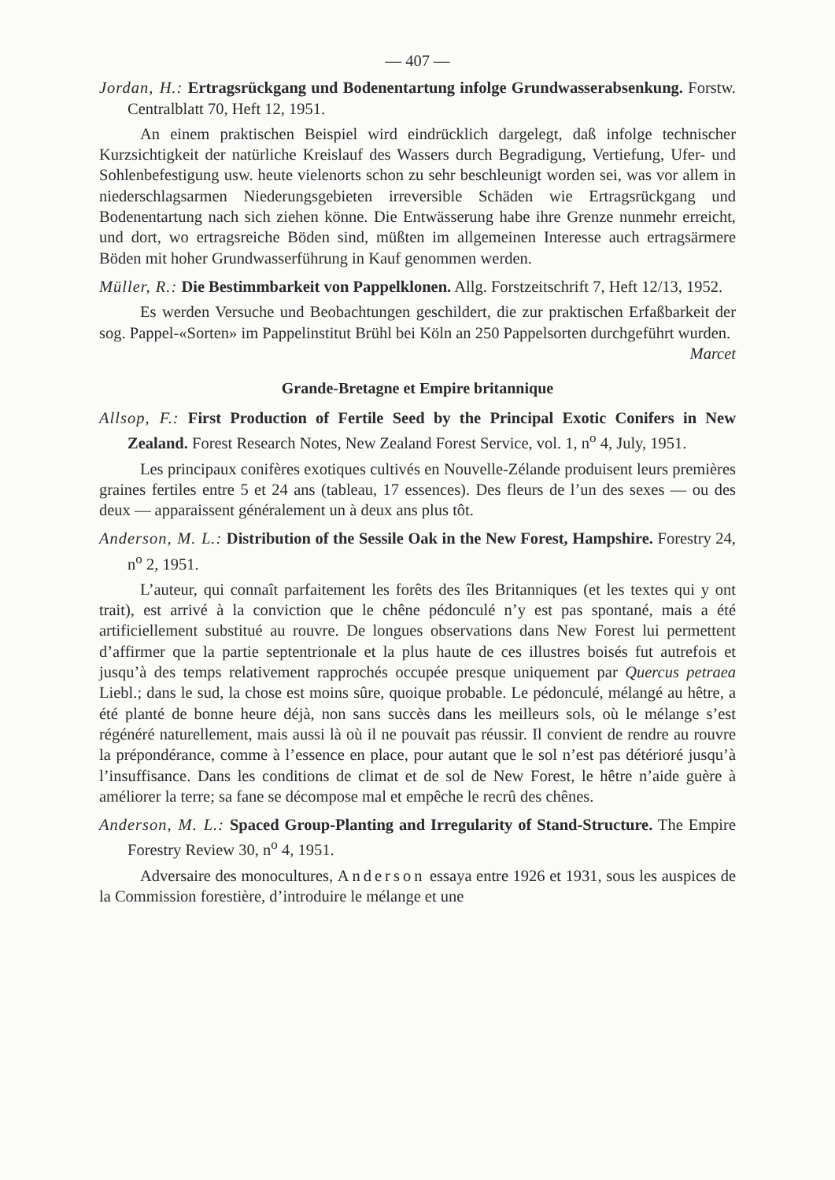— 407 —
Jordan, H.: Ertragsrückgang und Bodenentartung infolge Grundwasserabsenkung. Forstw. Centralblatt 70, Heft 12, 1951.
An einem praktischen Beispiel wird eindrücklich dargelegt, daß infolge technischer Kurzsichtigkeit der natürliche Kreislauf des Wassers durch Begradigung, Vertiefung, Ufer- und Sohlenbefestigung usw. heute vielenorts schon zu sehr beschleunigt worden sei, was vor allem in niederschlagsarmen Niederungsgebieten irreversible Schäden wie Ertragsrückgang und Bodenentartung nach sich ziehen könne. Die Entwässerung habe ihre Grenze nunmehr erreicht, und dort, wo ertragsreiche Böden sind, müßten im allgemeinen Interesse auch ertragsärmere Böden mit hoher Grundwasserführung in Kauf genommen werden.
Müller, R.: Die Bestimmbarkeit von Pappelklonen. Allg. Forstzeitschrift 7, Heft 12/13, 1952.
Es werden Versuche und Beobachtungen geschildert, die zur praktischen Erfaßbarkeit der sog. Pappel-«Sorten» im Pappelinstitut Brühl bei Köln an 250 Pappelsorten durchgeführt wurden. Marcet
Grande-Bretagne et Empire britannique
Allsop, F.: First Production of Fertile Seed by the Principal Exotic Conifers in New Zealand. Forest Research Notes, New Zealand Forest Service, vol. 1, n<sup>o</sup> 4, July, 1951.
Les principaux conifères exotiques cultivés en Nouvelle-Zélande produisent leurs premières graines fertiles entre 5 et 24 ans (tableau, 17 essences). Des fleurs de l’un des sexes — ou des deux — apparaissent généralement un à deux ans plus tôt.
Anderson, M. L.: Distribution of the Sessile Oak in the New Forest, Hampshire. Forestry 24, n<sup>o</sup> 2, 1951.
L’auteur, qui connaît parfaitement les forêts des îles Britanniques (et les textes qui y ont trait), est arrivé à la conviction que le chêne pédonculé n’y est pas spontané, mais a été artificiellement substitué au rouvre. De longues observations dans New Forest lui permettent d’affirmer que la partie septentrionale et la plus haute de ces illustres boisés fut autrefois et jusqu’à des temps relativement rapprochés occupée presque uniquement par Quercus petraea Liebl.; dans le sud, la chose est moins sûre, quoique probable. Le pédonculé, mélangé au hêtre, a été planté de bonne heure déjà, non sans succès dans les meilleurs sols, où le mélange s’est régénéré naturellement, mais aussi là où il ne pouvait pas réussir. Il convient de rendre au rouvre la prépondérance, comme à l’essence en place, pour autant que le sol n’est pas détérioré jusqu’à l’insuffisance. Dans les conditions de climat et de sol de New Forest, le hêtre n’aide guère à améliorer la terre; sa fane se décompose mal et empêche le recrû des chênes.
Anderson, M. L.: Spaced Group-Planting and Irregularity of Stand-Structure. The Empire Forestry Review 30, n<sup>o</sup> 4, 1951.
Adversaire des monocultures, Anderson essaya entre 1926 et 1931, sous les auspices de la Commission forestière, d’introduire le mélange et une